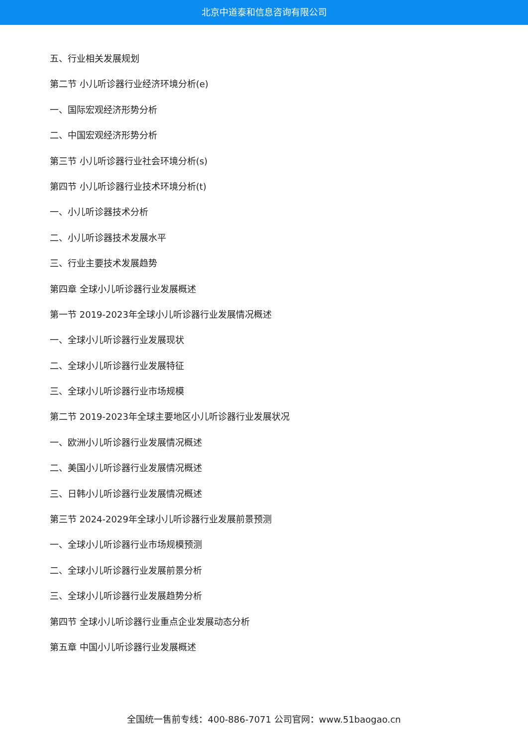北京中道泰和信息咨询有限公司
五、行业相关发展规划
第二节 小儿听诊器行业经济环境分析(e)
一、国际宏观经济形势分析
二、中国宏观经济形势分析
第三节 小儿听诊器行业社会环境分析(s)
第四节 小儿听诊器行业技术环境分析(t)
一、小儿听诊器技术分析
二、小儿听诊器技术发展水平
三、行业主要技术发展趋势
第四章 全球小儿听诊器行业发展概述
第一节 2019-2023年全球小儿听诊器行业发展情况概述
一、全球小儿听诊器行业发展现状
二、全球小儿听诊器行业发展特征
三、全球小儿听诊器行业市场规模
第二节 2019-2023年全球主要地区小儿听诊器行业发展状况
一、欧洲小儿听诊器行业发展情况概述
二、美国小儿听诊器行业发展情况概述
三、日韩小儿听诊器行业发展情况概述
第三节 2024-2029年全球小儿听诊器行业发展前景预测
一、全球小儿听诊器行业市场规模预测
二、全球小儿听诊器行业发展前景分析
三、全球小儿听诊器行业发展趋势分析
第四节 全球小儿听诊器行业重点企业发展动态分析
第五章 中国小儿听诊器行业发展概述
全国统一售前专线：400-886-7071 公司官网：www.51baogao.cn